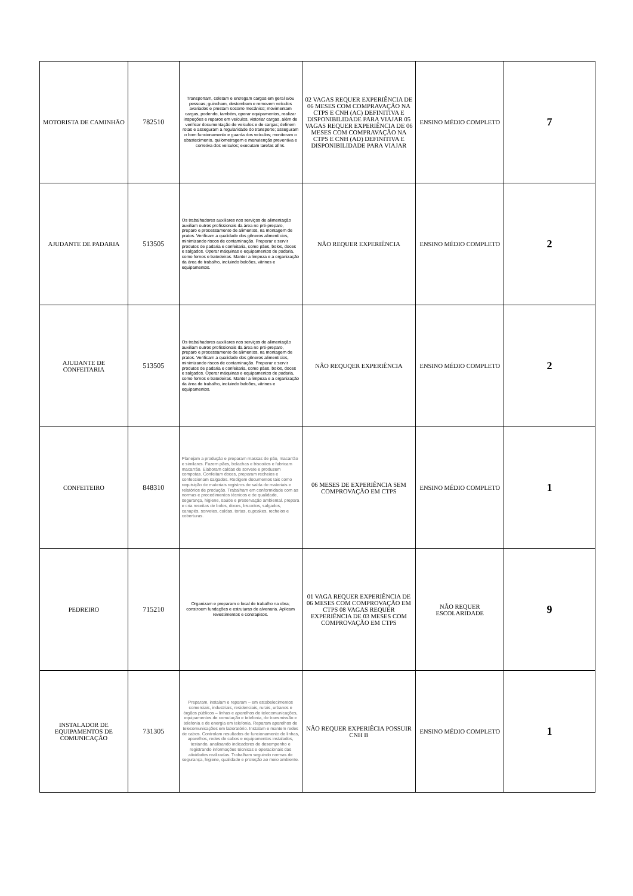| MOTORISTA DE CAMINHÃO | 782510 | Transportam, coletam e entregam cargas em geral e/ou pessoas; guincham, destombam e removem veículos avariados e prestam socorro mecânico; movimentam cargas, podendo, também, operar equipamentos, realizar inspeções e reparos em veículos, vistoriar cargas, além de verificar documentação de veículos e de cargas; definem rotas e asseguram a regularidade do transporte; asseguram o bom funcionamento e guarda dos veículos; monitoram o abastecimento, quilometragem e manutenção preventiva e corretiva dos veículos; executam tarefas afins. | 02 VAGAS REQUER EXPERIÊNCIA DE 06 MESES COM COMPRAVAÇÃO NA CTPS E CNH (AC) DEFINITIVA E DISPONIBILIDADE PARA VIAJAR 05 VAGAS REQUER EXPERIÊNCIA DE 06 MESES COM COMPRAVAÇÃO NA CTPS E CNH (AD) DEFINITIVA E DISPONIBILIDADE PARA VIAJAR | ENSINO MÉDIO COMPLETO | 7 |
| AJUDANTE DE PADARIA | 513505 | Os trabalhadores auxiliares nos serviços de alimentação auxiliam outros profissionais da área no pré-preparo, preparo e processamento de alimentos, na montagem de pratos. Verificam a qualidade dos gêneros alimentícios, minimizando riscos de contaminação. Preparar e servir produtos de padaria e confeitaria, como pães, bolos, doces e salgados. Operar máquinas e equipamentos de padaria, como fornos e batedeiras. Manter a limpeza e a organização da área de trabalho, incluindo balcões, vitrines e equipamentos. | NÃO REQUER EXPERIÊNCIA | ENSINO MÉDIO COMPLETO | 2 |
| AJUDANTE DE CONFEITARIA | 513505 | Os trabalhadores auxiliares nos serviços de alimentação auxiliam outros profissionais da área no pré-preparo, preparo e processamento de alimentos, na montagem de pratos. Verificam a qualidade dos gêneros alimentícios, minimizando riscos de contaminação. Preparar e servir produtos de padaria e confeitaria, como pães, bolos, doces e salgados. Operar máquinas e equipamentos de padaria, como fornos e batedeiras. Manter a limpeza e a organização da área de trabalho, incluindo balcões, vitrines e equipamentos. | NÃO REQUQER EXPERIÊNCIA | ENSINO MÉDIO COMPLETO | 2 |
| CONFEITEIRO | 848310 | Planejam a produção e preparam massas de pão, macarrão e similares. Fazem pães, bolachas e biscoitos e fabricam macarrão. Elaboram caldas de sorvete e produzem compotas. Confeitam doces, preparam recheios e confeccionam salgados. Redigem documentos tais como requisição de materiais registros de saída de materiais e relatórios de produção. Trabalham em conformidade com as normas e procedimentos técnicos e de qualidade, segurança, higiene, saúde e preservação ambiental. prepara e cria receitas de bolos, doces, biscoitos, salgados, canapés, sorvetes, caldas, tortas, cupcakes, recheios e coberturas. | 06 MESES DE EXPERIÊNCIA SEM COMPROVAÇÃO EM CTPS | ENSINO MÉDIO COMPLETO | 1 |
| PEDREIRO | 715210 | Organizam e preparam o local de trabalho na obra; constroem fundações e estruturas de alvenaria. Aplicam revestimentos e contrapisos. | 01 VAGA REQUER EXPERIÊNCIA DE 06 MESES COM COMPROVAÇÃO EM CTPS 08 VAGAS REQUER EXPERIÊNCIA DE 03 MESES COM COMPROVAÇÃO EM CTPS | NÃO REQUER ESCOLARIDADE | 9 |
| INSTALADOR DE EQUIPAMENTOS DE COMUNICAÇÃO | 731305 | Preparam, instalam e reparam – em estabelecimentos comerciais, industriais, residenciais, rurais, urbanos e órgãos públicos – linhas e aparelhos de telecomunicações, equipamentos de comutação e telefonia, de transmissão e telefonia e de energia em telefonia. Reparam aparelhos de telecomunicações em laboratório. Instalam e mantem redes de cabos. Controlam resultados de funcionamento de linhas, aparelhos, redes de cabos e equipamentos instalados, testando, analisando indicadores de desempenho e registrando informações técnicas e operacionais das atividades realizadas. Trabalham seguindo normas de segurança, higiene, qualidade e proteção ao meio ambiente. | NÃO REQUER EXPERIÊCIA POSSUIR CNH B | ENSINO MÉDIO COMPLETO | 1 |